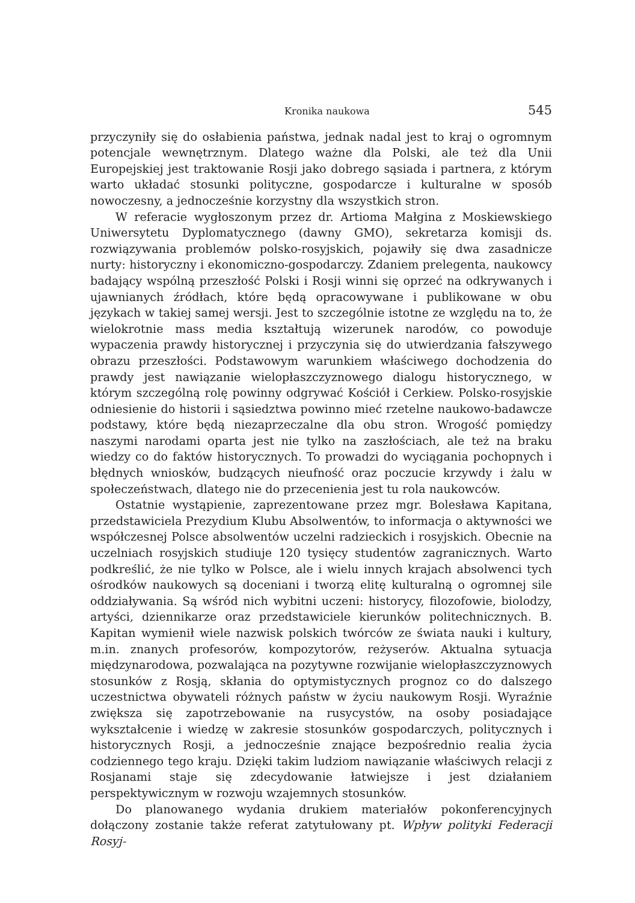Kronika naukowa 545
przyczyniły się do osłabienia państwa, jednak nadal jest to kraj o ogromnym potencjale wewnętrznym. Dlatego ważne dla Polski, ale też dla Unii Europejskiej jest traktowanie Rosji jako dobrego sąsiada i partnera, z którym warto układać stosunki polityczne, gospodarcze i kulturalne w sposób nowoczesny, a jednocześnie korzystny dla wszystkich stron.
W referacie wygłoszonym przez dr. Artioma Małgina z Moskiewskiego Uniwersytetu Dyplomatycznego (dawny GMO), sekretarza komisji ds. rozwiązywania problemów polsko-rosyjskich, pojawiły się dwa zasadnicze nurty: historyczny i ekonomiczno-gospodarczy. Zdaniem prelegenta, naukowcy badający wspólną przeszłość Polski i Rosji winni się oprzeć na odkrywanych i ujawnianych źródłach, które będą opracowywane i publikowane w obu językach w takiej samej wersji. Jest to szczególnie istotne ze względu na to, że wielokrotnie mass media kształtują wizerunek narodów, co powoduje wypaczenia prawdy historycznej i przyczynia się do utwierdzania fałszywego obrazu przeszłości. Podstawowym warunkiem właściwego dochodzenia do prawdy jest nawiązanie wielopłaszczyznowego dialogu historycznego, w którym szczególną rolę powinny odgrywać Kościół i Cerkiew. Polsko-rosyjskie odniesienie do historii i sąsiedztwa powinno mieć rzetelne naukowo-badawcze podstawy, które będą niezaprzeczalne dla obu stron. Wrogość pomiędzy naszymi narodami oparta jest nie tylko na zaszłościach, ale też na braku wiedzy co do faktów historycznych. To prowadzi do wyciągania pochopnych i błędnych wniosków, budzących nieufność oraz poczucie krzywdy i żalu w społeczeństwach, dlatego nie do przecenienia jest tu rola naukowców.
Ostatnie wystąpienie, zaprezentowane przez mgr. Bolesława Kapitana, przedstawiciela Prezydium Klubu Absolwentów, to informacja o aktywności we współczesnej Polsce absolwentów uczelni radzieckich i rosyjskich. Obecnie na uczelniach rosyjskich studiuje 120 tysięcy studentów zagranicznych. Warto podkreślić, że nie tylko w Polsce, ale i wielu innych krajach absolwenci tych ośrodków naukowych są doceniani i tworzą elitę kulturalną o ogromnej sile oddziaływania. Są wśród nich wybitni uczeni: historycy, filozofowie, biolodzy, artyści, dziennikarze oraz przedstawiciele kierunków politechnicznych. B. Kapitan wymienił wiele nazwisk polskich twórców ze świata nauki i kultury, m.in. znanych profesorów, kompozytorów, reżyserów. Aktualna sytuacja międzynarodowa, pozwalająca na pozytywne rozwijanie wielopłaszczyznowych stosunków z Rosją, skłania do optymistycznych prognoz co do dalszego uczestnictwa obywateli różnych państw w życiu naukowym Rosji. Wyraźnie zwiększa się zapotrzebowanie na rusycystów, na osoby posiadające wykształcenie i wiedzę w zakresie stosunków gospodarczych, politycznych i historycznych Rosji, a jednocześnie znające bezpośrednio realia życia codziennego tego kraju. Dzięki takim ludziom nawiązanie właściwych relacji z Rosjanami staje się zdecydowanie łatwiejsze i jest działaniem perspektywicznym w rozwoju wzajemnych stosunków.
Do planowanego wydania drukiem materiałów pokonferencyjnych dołączony zostanie także referat zatytułowany pt. Wpływ polityki Federacji Rosyj-